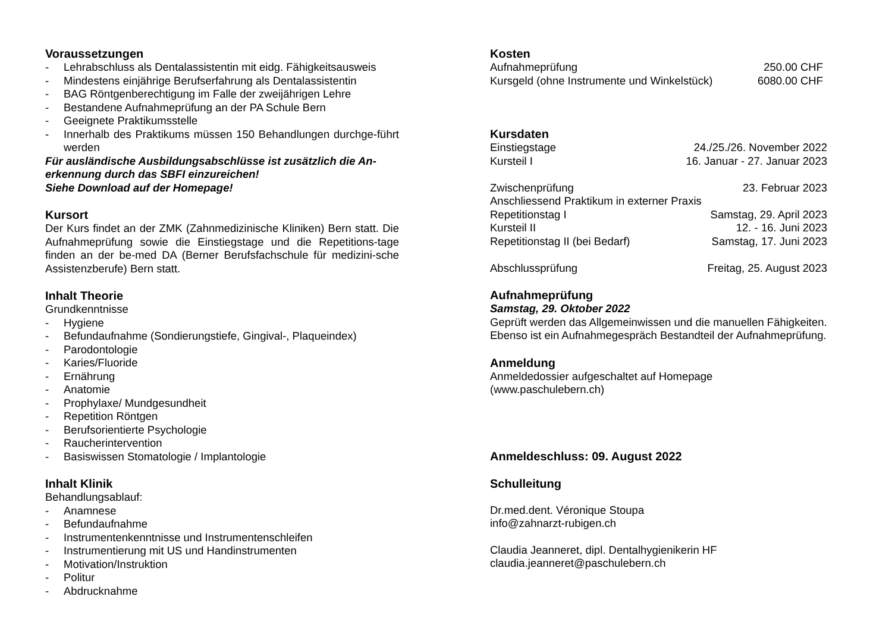Voraussetzungen
- Lehrabschluss als Dentalassistentin mit eidg. Fähigkeitsausweis
- Mindestens einjährige Berufserfahrung als Dentalassistentin
- BAG Röntgenberechtigung im Falle der zweijährigen Lehre
- Bestandene Aufnahmeprüfung an der PA Schule Bern
- Geeignete Praktikumsstelle
- Innerhalb des Praktikums müssen 150 Behandlungen durchge-führt werden
Für ausländische Ausbildungsabschlüsse ist zusätzlich die An-erkennung durch das SBFI einzureichen!
Siehe Download auf der Homepage!
Kursort
Der Kurs findet an der ZMK (Zahnmedizinische Kliniken) Bern statt. Die Aufnahmeprüfung sowie die Einstiegstage und die Repetitions-tage finden an der be-med DA (Berner Berufsfachschule für medizini-sche Assistenzberufe) Bern statt.
Inhalt Theorie
Grundkenntnisse
- Hygiene
- Befundaufnahme (Sondierungstiefe, Gingival-, Plaqueindex)
- Parodontologie
- Karies/Fluoride
- Ernährung
- Anatomie
- Prophylaxe/ Mundgesundheit
- Repetition Röntgen
- Berufsorientierte Psychologie
- Raucherintervention
- Basiswissen Stomatologie / Implantologie
Inhalt Klinik
Behandlungsablauf:
- Anamnese
- Befundaufnahme
- Instrumentenkenntnisse und Instrumentenschleifen
- Instrumentierung mit US und Handinstrumenten
- Motivation/Instruktion
- Politur
- Abdrucknahme
Kosten
| Aufnahmeprüfung | 250.00 CHF |
| Kursgeld (ohne Instrumente und Winkelstück) | 6080.00 CHF |
Kursdaten
| Einstiegstage | 24./25./26. November 2022 |
| Kursteil I | 16. Januar - 27. Januar 2023 |
| Zwischenprüfung | 23. Februar 2023 |
| Anschliessend Praktikum in externer Praxis | |
| Repetitionstag I | Samstag, 29. April 2023 |
| Kursteil II | 12. - 16. Juni 2023 |
| Repetitionstag II (bei Bedarf) | Samstag, 17. Juni 2023 |
| Abschlussprüfung | Freitag, 25. August 2023 |
Aufnahmeprüfung
Samstag, 29. Oktober 2022
Geprüft werden das Allgemeinwissen und die manuellen Fähigkeiten.
Ebenso ist ein Aufnahmegespräch Bestandteil der Aufnahmeprüfung.
Anmeldung
Anmeldedossier aufgeschaltet auf Homepage
(www.paschulebern.ch)
Anmeldeschluss: 09. August 2022
Schulleitung
Dr.med.dent. Véronique Stoupa
info@zahnarzt-rubigen.ch
Claudia Jeanneret, dipl. Dentalhygienikerin HF
claudia.jeanneret@paschulebern.ch